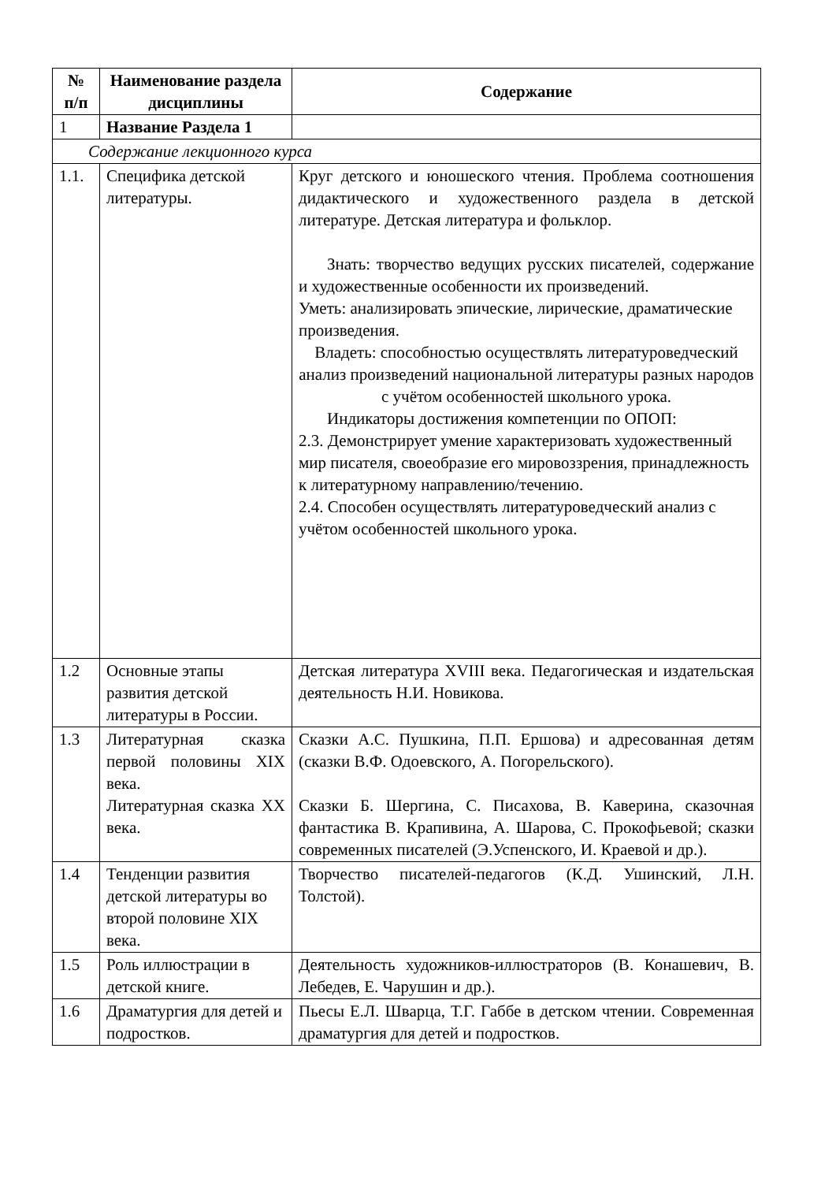| № п/п | Наименование раздела дисциплины | Содержание |
| --- | --- | --- |
| 1 | Название Раздела 1 | |
| Содержание лекционного курса | | |
| 1.1. | Специфика детской литературы. | Круг детского и юношеского чтения. Проблема соотношения дидактического и художественного раздела в детской литературе. Детская литература и фольклор. Знать: творчество ведущих русских писателей, содержание и художественные особенности их произведений. Уметь: анализировать эпические, лирические, драматические произведения. Владеть: способностью осуществлять литературоведческий анализ произведений национальной литературы разных народов с учётом особенностей школьного урока. Индикаторы достижения компетенции по ОПОП: 2.3. Демонстрирует умение характеризовать художественный мир писателя, своеобразие его мировоззрения, принадлежность к литературному направлению/течению. 2.4. Способен осуществлять литературоведческий анализ с учётом особенностей школьного урока. |
| 1.2 | Основные этапы развития детской литературы в России. | Детская литература XVIII века. Педагогическая и издательская деятельность Н.И. Новикова. |
| 1.3 | Литературная сказка первой половины XIX века. Литературная сказка XX века. | Сказки А.С. Пушкина, П.П. Ершова) и адресованная детям (сказки В.Ф. Одоевского, А. Погорельского). Сказки Б. Шергина, С. Писахова, В. Каверина, сказочная фантастика В. Крапивина, А. Шарова, С. Прокофьевой; сказки современных писателей (Э.Успенского, И. Краевой и др.). |
| 1.4 | Тенденции развития детской литературы во второй половине XIX века. | Творчество писателей-педагогов (К.Д. Ушинский, Л.Н. Толстой). |
| 1.5 | Роль иллюстрации в детской книге. | Деятельность художников-иллюстраторов (В. Конашевич, В. Лебедев, Е. Чарушин и др.). |
| 1.6 | Драматургия для детей и подростков. | Пьесы Е.Л. Шварца, Т.Г. Габбе в детском чтении. Современная драматургия для детей и подростков. |